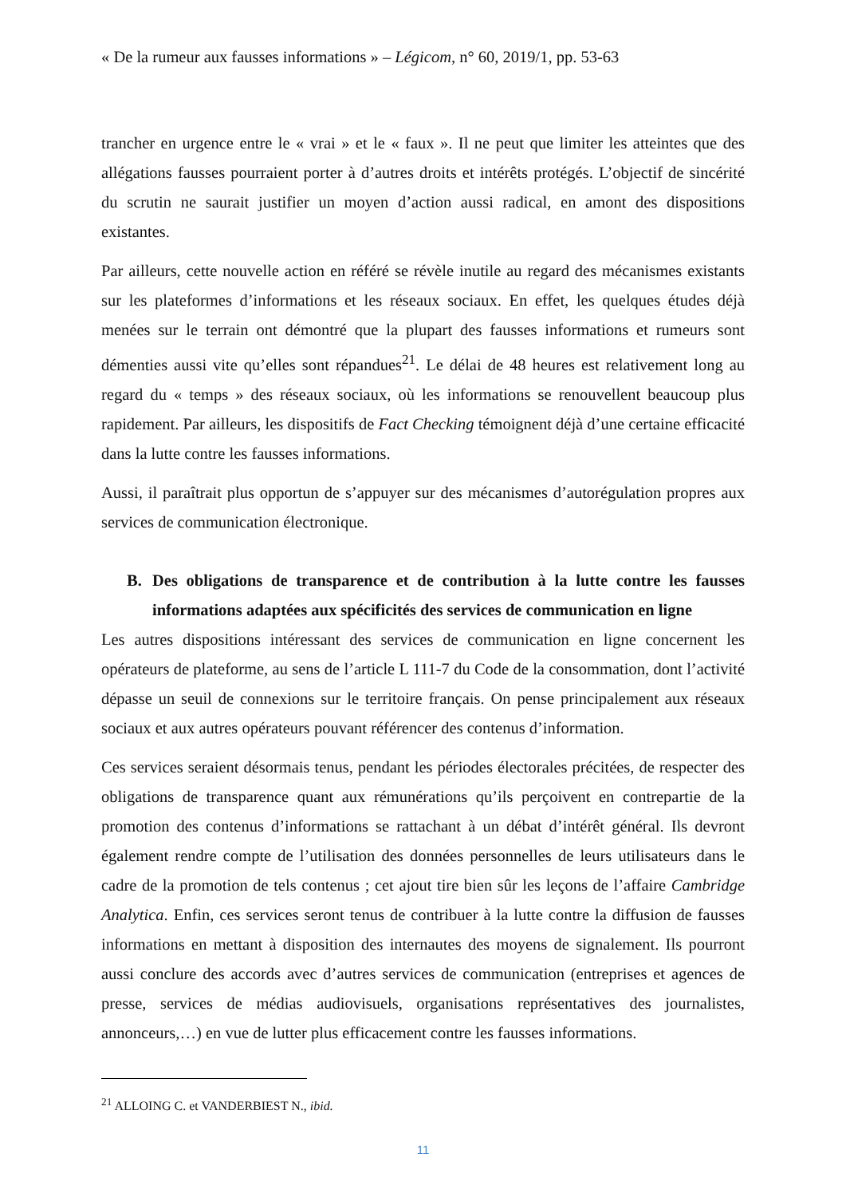« De la rumeur aux fausses informations » – Légicom, n° 60, 2019/1, pp. 53-63
trancher en urgence entre le « vrai » et le « faux ». Il ne peut que limiter les atteintes que des allégations fausses pourraient porter à d’autres droits et intérêts protégés. L’objectif de sincérité du scrutin ne saurait justifier un moyen d’action aussi radical, en amont des dispositions existantes.
Par ailleurs, cette nouvelle action en référé se révèle inutile au regard des mécanismes existants sur les plateformes d’informations et les réseaux sociaux. En effet, les quelques études déjà menées sur le terrain ont démontré que la plupart des fausses informations et rumeurs sont démenties aussi vite qu’elles sont répandues<sup>21</sup>. Le délai de 48 heures est relativement long au regard du « temps » des réseaux sociaux, où les informations se renouvellent beaucoup plus rapidement. Par ailleurs, les dispositifs de Fact Checking témoignent déjà d’une certaine efficacité dans la lutte contre les fausses informations.
Aussi, il paraîtrait plus opportun de s’appuyer sur des mécanismes d’autorégulation propres aux services de communication électronique.
B. Des obligations de transparence et de contribution à la lutte contre les fausses informations adaptées aux spécificités des services de communication en ligne
Les autres dispositions intéressant des services de communication en ligne concernent les opérateurs de plateforme, au sens de l’article L 111-7 du Code de la consommation, dont l’activité dépasse un seuil de connexions sur le territoire français. On pense principalement aux réseaux sociaux et aux autres opérateurs pouvant référencer des contenus d’information.
Ces services seraient désormais tenus, pendant les périodes électorales précitées, de respecter des obligations de transparence quant aux rémunérations qu’ils perçoivent en contrepartie de la promotion des contenus d’informations se rattachant à un débat d’intérêt général. Ils devront également rendre compte de l’utilisation des données personnelles de leurs utilisateurs dans le cadre de la promotion de tels contenus ; cet ajout tire bien sûr les leçons de l’affaire Cambridge Analytica. Enfin, ces services seront tenus de contribuer à la lutte contre la diffusion de fausses informations en mettant à disposition des internautes des moyens de signalement. Ils pourront aussi conclure des accords avec d’autres services de communication (entreprises et agences de presse, services de médias audiovisuels, organisations représentatives des journalistes, annonceurs,…) en vue de lutter plus efficacement contre les fausses informations.
<sup>21</sup> ALLOING C. et VANDERBIEST N., ibid.
11